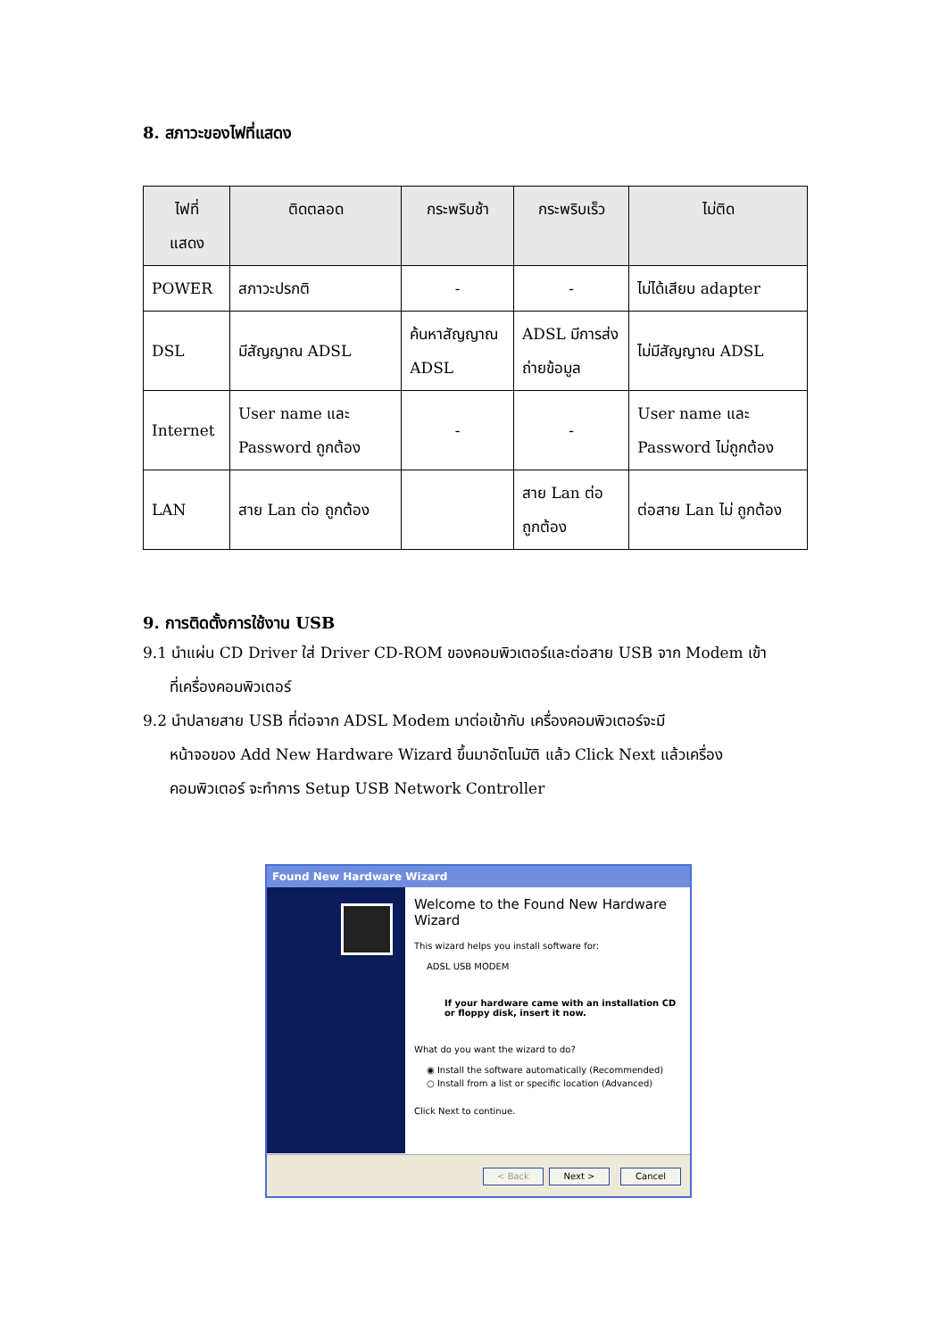8. สภาวะของไฟที่แสดง
| ไฟที่ แสดง | ติดตลอด | กระพริบช้า | กระพริบเร็ว | ไม่ติด |
| --- | --- | --- | --- | --- |
| POWER | สภาวะปรกติ | - | - | ไม่ได้เสียบ adapter |
| DSL | มีสัญญาณ ADSL | ค้นหาสัญญาณ ADSL | ADSL มีการส่งถ่ายข้อมูล | ไม่มีสัญญาณ ADSL |
| Internet | User name และ Password ถูกต้อง | - | - | User name และ Password ไม่ถูกต้อง |
| LAN | สาย Lan ต่อ ถูกต้อง | | สาย Lan ต่อ ถูกต้อง | ต่อสาย Lan ไม่ ถูกต้อง |
9. การติดตั้งการใช้งาน USB
9.1 นำแผ่น CD Driver ใส่ Driver CD-ROM ของคอมพิวเตอร์และต่อสาย USB จาก Modem เข้า
ที่เครื่องคอมพิวเตอร์
9.2 นำปลายสาย USB ที่ต่อจาก ADSL Modem มาต่อเข้ากับ เครื่องคอมพิวเตอร์จะมี
หน้าจอของ Add New Hardware Wizard ขึ้นมาอัตโนมัติ แล้ว Click Next แล้วเครื่อง
คอมพิวเตอร์ จะทำการ Setup USB Network Controller
Found New Hardware Wizard
Welcome to the Found New Hardware Wizard
This wizard helps you install software for:
ADSL USB MODEM
If your hardware came with an installation CD or floppy disk, insert it now.
What do you want the wizard to do?
◉ Install the software automatically (Recommended)
○ Install from a list or specific location (Advanced)
Click Next to continue.
< Back Next > Cancel